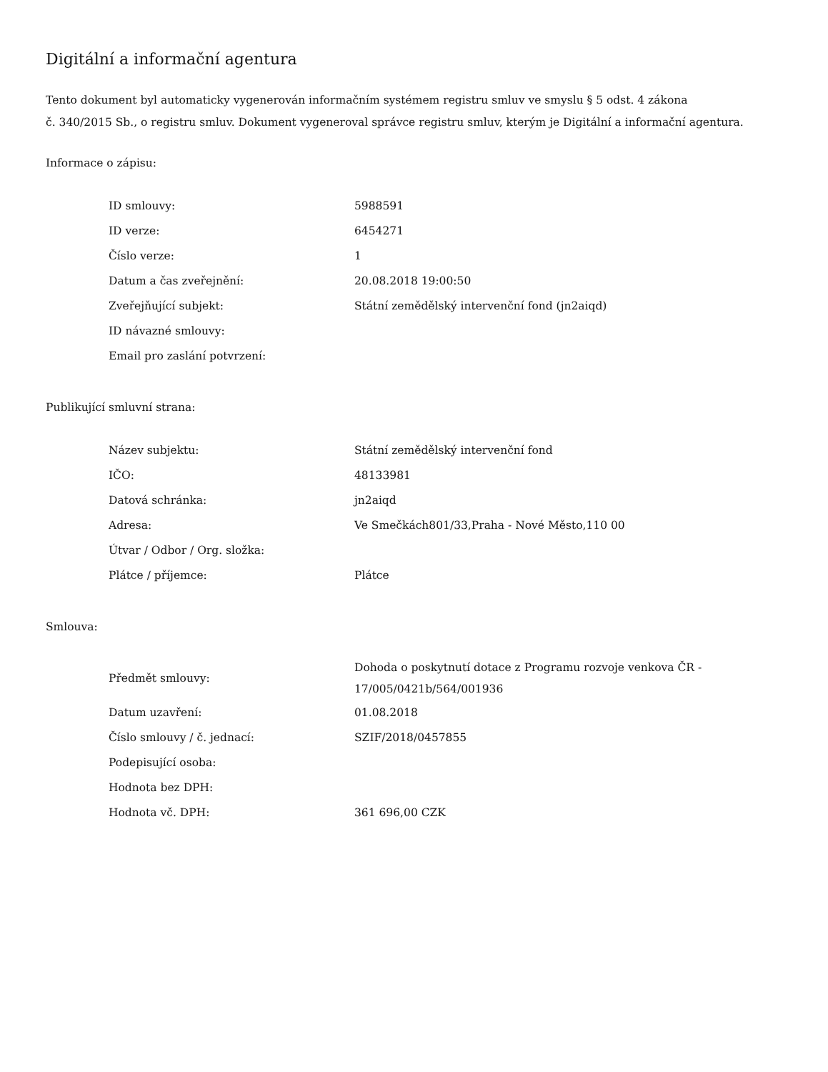Digitální a informační agentura
Tento dokument byl automaticky vygenerován informačním systémem registru smluv ve smyslu § 5 odst. 4 zákona
č. 340/2015 Sb., o registru smluv. Dokument vygeneroval správce registru smluv, kterým je Digitální a informační agentura.
Informace o zápisu:
| ID smlouvy: | 5988591 |
| ID verze: | 6454271 |
| Číslo verze: | 1 |
| Datum a čas zveřejnění: | 20.08.2018 19:00:50 |
| Zveřejňující subjekt: | Státní zemědělský intervenční fond (jn2aiqd) |
| ID návazné smlouvy: | |
| Email pro zaslání potvrzení: | |
Publikující smluvní strana:
| Název subjektu: | Státní zemědělský intervenční fond |
| IČO: | 48133981 |
| Datová schránka: | jn2aiqd |
| Adresa: | Ve Smečkách801/33,Praha - Nové Město,110 00 |
| Útvar / Odbor / Org. složka: | |
| Plátce / příjemce: | Plátce |
Smlouva:
| Předmět smlouvy: | Dohoda o poskytnutí dotace z Programu rozvoje venkova ČR - 17/005/0421b/564/001936 |
| Datum uzavření: | 01.08.2018 |
| Číslo smlouvy / č. jednací: | SZIF/2018/0457855 |
| Podepisující osoba: | |
| Hodnota bez DPH: | |
| Hodnota vč. DPH: | 361 696,00 CZK |